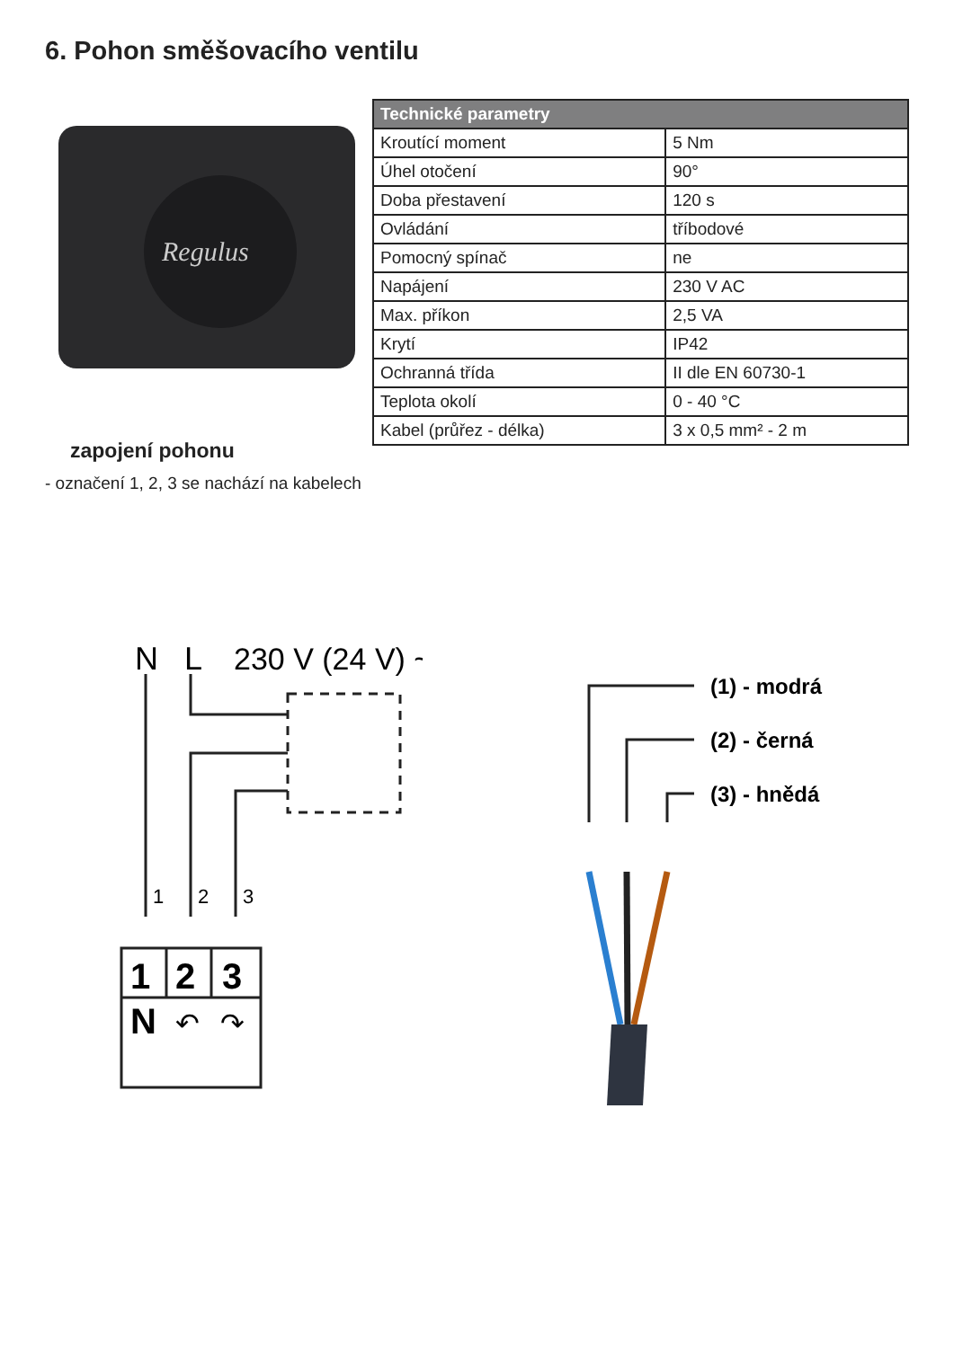6. Pohon směšovacího ventilu
Regulus
| Technické parametry | |
| --- | --- |
| Kroutící moment | 5 Nm |
| Úhel otočení | 90° |
| Doba přestavení | 120 s |
| Ovládání | tříbodové |
| Pomocný spínač | ne |
| Napájení | 230 V AC |
| Max. příkon | 2,5 VA |
| Krytí | IP42 |
| Ochranná třída | II dle EN 60730-1 |
| Teplota okolí | 0 - 40 °C |
| Kabel (průřez - délka) | 3 x 0,5 mm² - 2 m |
zapojení pohonu
- označení 1, 2, 3 se nachází na kabelech
N
L
230 V (24 V) ~
1
2
3
1
2
3
N
↶
↷
(1) - modrá
(2) - černá
(3) - hnědá